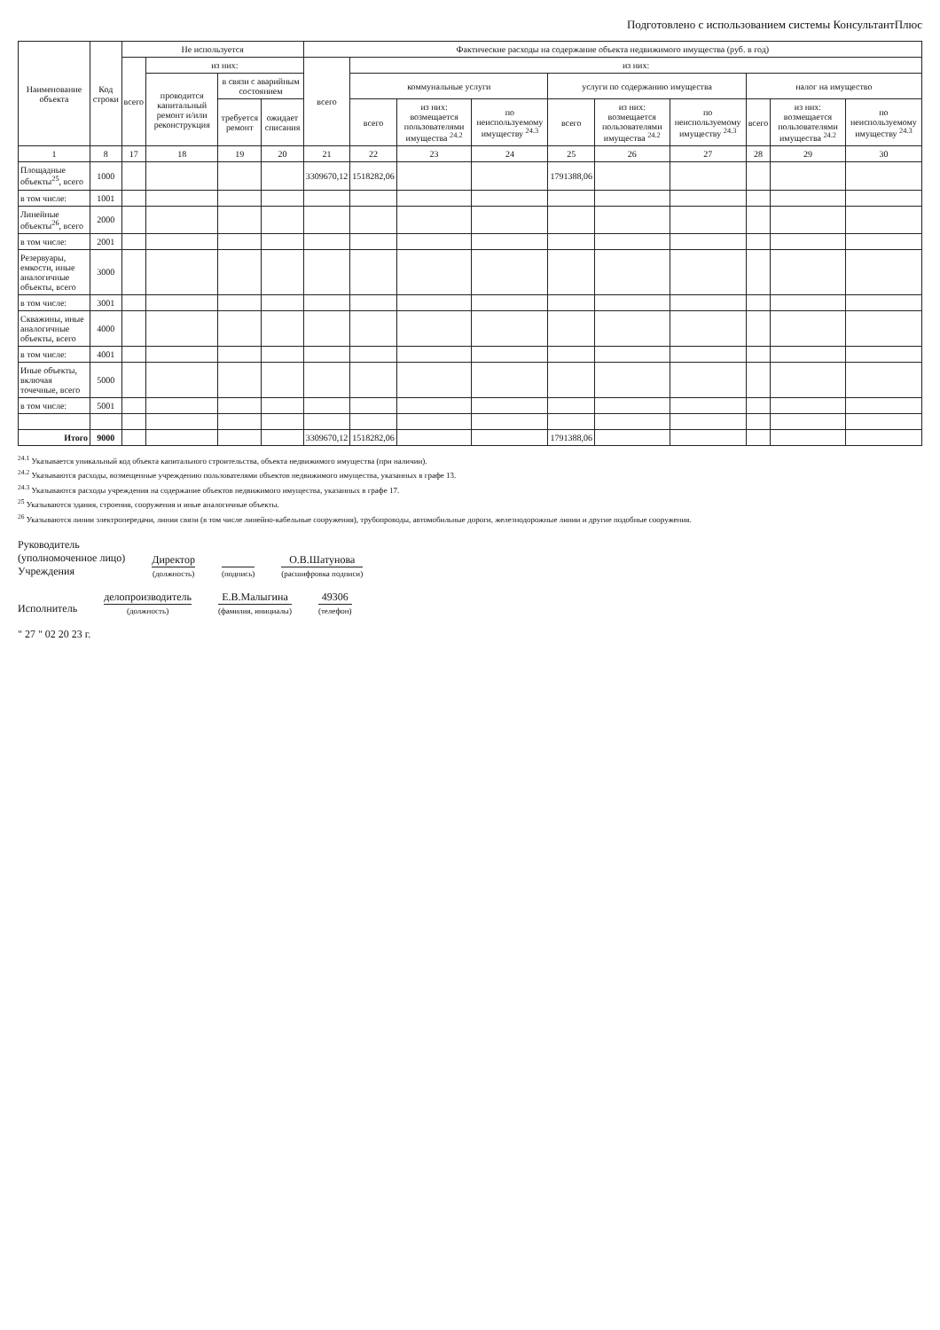Подготовлено с использованием системы КонсультантПлюс
| Наименование объекта | Код строки | Не используется | | | | Фактические расходы на содержание объекта недвижимого имущества (руб. в год) | | | | | | | | | |
| --- | --- | --- | --- | --- | --- | --- | --- | --- | --- | --- | --- | --- | --- | --- | --- |
| | | всего | из них: | | | всего | из них: | | | | | | | | |
| | | | проводится капитальный ремонт и/или реконструкция | в связи с аварийным состоянием | | | коммунальные услуги | | | услуги по содержанию имущества | | | налог на имущество | | |
| | | | | требуется ремонт | ожидает списания | | всего | из них: возмещается пользователями имущества <sup>24.2</sup> | по неиспользуемому имуществу <sup>24.3</sup> | всего | из них: возмещается пользователями имущества <sup>24.2</sup> | по неиспользуемому имуществу <sup>24.3</sup> | всего | из них: возмещается пользователями имущества <sup>24.2</sup> | по неиспользуемому имуществу <sup>24.3</sup> |
| 1 | 8 | 17 | 18 | 19 | 20 | 21 | 22 | 23 | 24 | 25 | 26 | 27 | 28 | 29 | 30 |
| Площадные объекты<sup>25</sup>, всего | 1000 | | | | | 3309670,12 | 1518282,06 | | | 1791388,06 | | | | | |
| в том числе: | 1001 | | | | | | | | | | | | | | |
| Линейные объекты<sup>26</sup>, всего | 2000 | | | | | | | | | | | | | | |
| в том числе: | 2001 | | | | | | | | | | | | | | |
| Резервуары, емкости, иные аналогичные объекты, всего | 3000 | | | | | | | | | | | | | | |
| в том числе: | 3001 | | | | | | | | | | | | | | |
| Скважины, иные аналогичные объекты, всего | 4000 | | | | | | | | | | | | | | |
| в том числе: | 4001 | | | | | | | | | | | | | | |
| Иные объекты, включая точечные, всего | 5000 | | | | | | | | | | | | | | |
| в том числе: | 5001 | | | | | | | | | | | | | | |
| Итого | 9000 | | | | | 3309670,12 | 1518282,06 | | | 1791388,06 | | | | | |
<sup>24.1</sup> Указывается уникальный код объекта капитального строительства, объекта недвижимого имущества (при наличии).
<sup>24.2</sup> Указываются расходы, возмещенные учреждению пользователями объектов недвижимого имущества, указанных в графе 13.
<sup>24.3</sup> Указываются расходы учреждения на содержание объектов недвижимого имущества, указанных в графе 17.
<sup>25</sup> Указываются здания, строения, сооружения и иные аналогичные объекты.
<sup>26</sup> Указываются линии электропередачи, линии связи (в том числе линейно-кабельные сооружения), трубопроводы, автомобильные дороги, железнодорожные линии и другие подобные сооружения.
Руководитель
(уполномоченное лицо)
Учреждения
Директор
(должность)
(подпись)
О.В.Шатунова
(расшифровка подписи)
Исполнитель
делопроизводитель
(должность)
Е.В.Малыгина
(фамилия, инициалы)
49306
(телефон)
" 27 " 02 20 23 г.